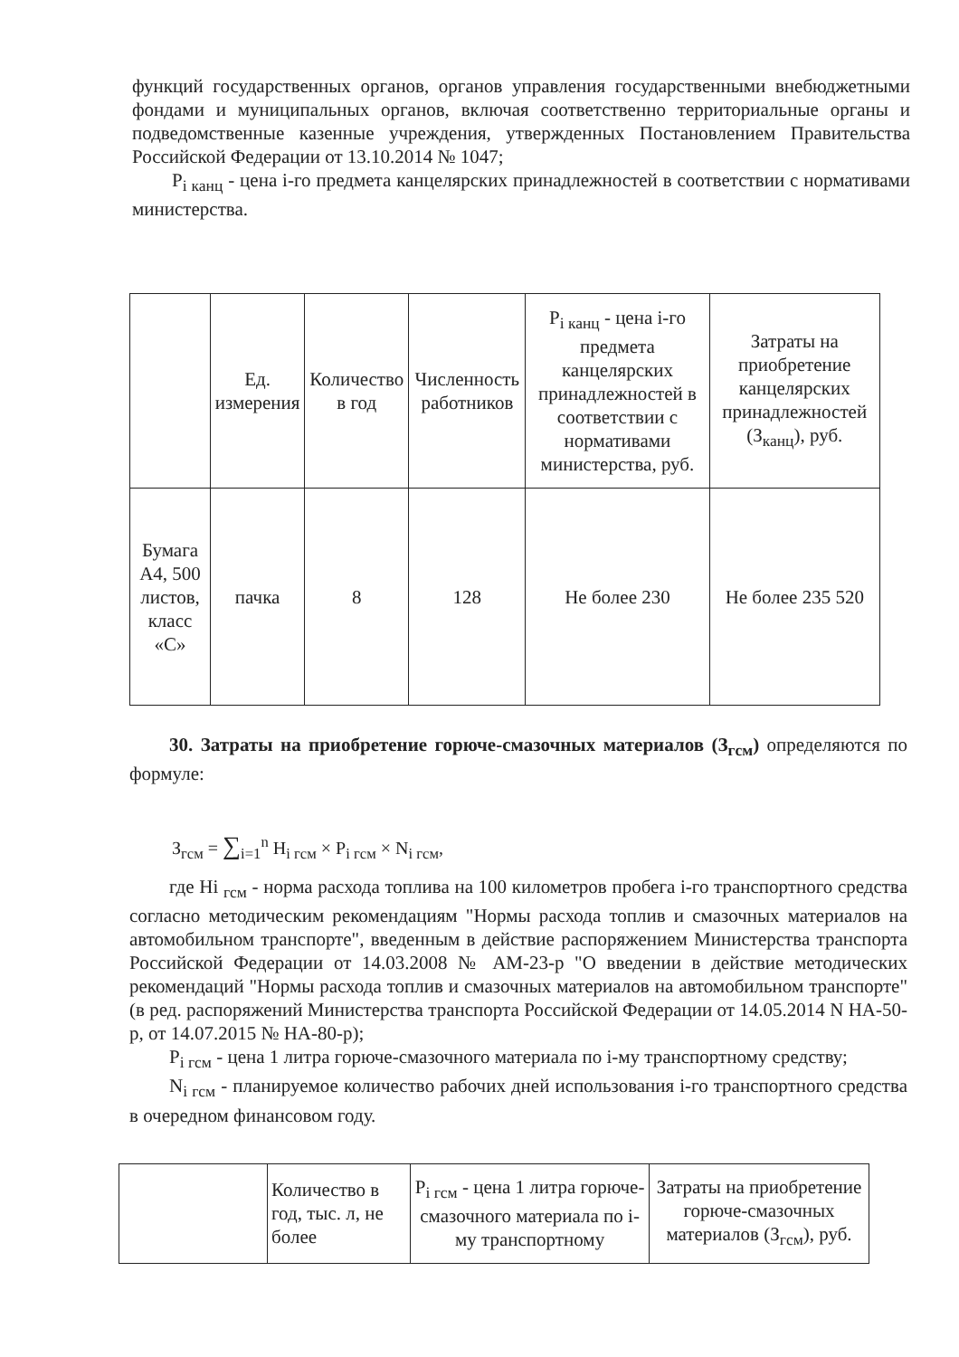функций государственных органов, органов управления государственными внебюджетными фондами и муниципальных органов, включая соответственно территориальные органы и подведомственные казенные учреждения, утвержденных Постановлением Правительства Российской Федерации от 13.10.2014 № 1047;
P<sub>i канц</sub> - цена i-го предмета канцелярских принадлежностей в соответствии с нормативами министерства.
| | Ед. измерения | Количество в год | Численность работников | P<sub>i канц</sub> - цена i-го предмета канцелярских принадлежностей в соответствии с нормативами министерства, руб. | Затраты на приобретение канцелярских принадлежностей (З<sub>канц</sub>), руб. |
| Бумага А4, 500 листов, класс «С» | пачка | 8 | 128 | Не более 230 | Не более 235 520 |
30. Затраты на приобретение горюче-смазочных материалов (З<sub>гсм</sub>) определяются по формуле:
З<sub>гсм</sub> = ∑<sub>i=1</sub><sup>n</sup> Н<sub>i гсм</sub> × P<sub>i гсм</sub> × N<sub>i гсм</sub>,
где Нi <sub>гсм</sub> - норма расхода топлива на 100 километров пробега i-го транспортного средства согласно методическим рекомендациям "Нормы расхода топлив и смазочных материалов на автомобильном транспорте", введенным в действие распоряжением Министерства транспорта Российской Федерации от 14.03.2008 № АМ-23-р "О введении в действие методических рекомендаций "Нормы расхода топлив и смазочных материалов на автомобильном транспорте" (в ред. распоряжений Министерства транспорта Российской Федерации от 14.05.2014 N НА-50-р, от 14.07.2015 № НА-80-р);
P<sub>i гсм</sub> - цена 1 литра горюче-смазочного материала по i-му транспортному средству;
N<sub>i гсм</sub> - планируемое количество рабочих дней использования i-го транспортного средства в очередном финансовом году.
| | Количество в год, тыс. л, не более | P<sub>i гсм</sub> - цена 1 литра горюче-смазочного материала по i-му транспортному | Затраты на приобретение горюче-смазочных материалов (З<sub>гсм</sub>), руб. |